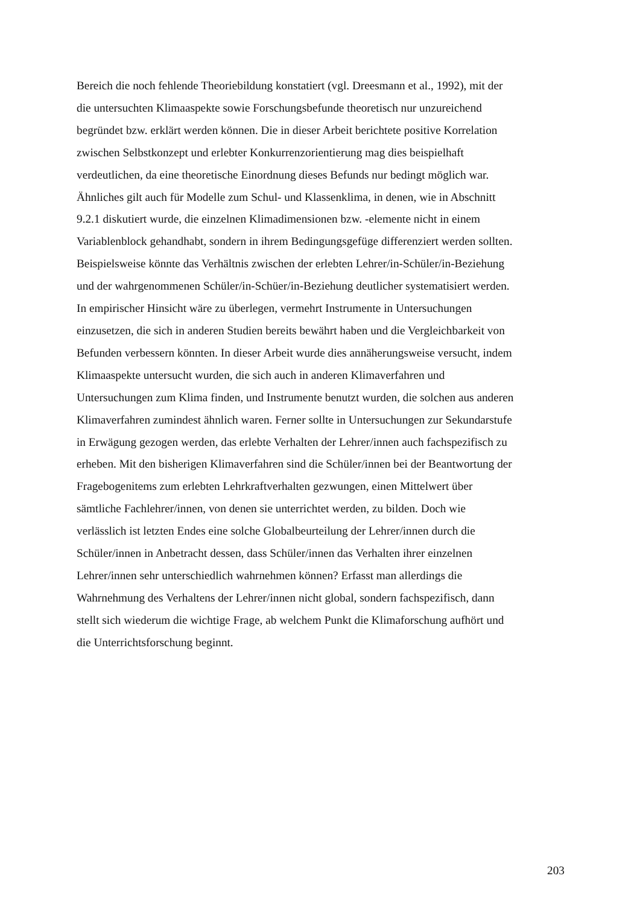Bereich die noch fehlende Theoriebildung konstatiert (vgl. Dreesmann et al., 1992), mit der
die untersuchten Klimaaspekte sowie Forschungsbefunde theoretisch nur unzureichend
begründet bzw. erklärt werden können. Die in dieser Arbeit berichtete positive Korrelation
zwischen Selbstkonzept und erlebter Konkurrenzorientierung mag dies beispielhaft
verdeutlichen, da eine theoretische Einordnung dieses Befunds nur bedingt möglich war.
Ähnliches gilt auch für Modelle zum Schul- und Klassenklima, in denen, wie in Abschnitt
9.2.1 diskutiert wurde, die einzelnen Klimadimensionen bzw. -elemente nicht in einem
Variablenblock gehandhabt, sondern in ihrem Bedingungsgefüge differenziert werden sollten.
Beispielsweise könnte das Verhältnis zwischen der erlebten Lehrer/in-Schüler/in-Beziehung
und der wahrgenommenen Schüler/in-Schüer/in-Beziehung deutlicher systematisiert werden.
In empirischer Hinsicht wäre zu überlegen, vermehrt Instrumente in Untersuchungen
einzusetzen, die sich in anderen Studien bereits bewährt haben und die Vergleichbarkeit von
Befunden verbessern könnten. In dieser Arbeit wurde dies annäherungsweise versucht, indem
Klimaaspekte untersucht wurden, die sich auch in anderen Klimaverfahren und
Untersuchungen zum Klima finden, und Instrumente benutzt wurden, die solchen aus anderen
Klimaverfahren zumindest ähnlich waren. Ferner sollte in Untersuchungen zur Sekundarstufe
in Erwägung gezogen werden, das erlebte Verhalten der Lehrer/innen auch fachspezifisch zu
erheben. Mit den bisherigen Klimaverfahren sind die Schüler/innen bei der Beantwortung der
Fragebogenitems zum erlebten Lehrkraftverhalten gezwungen, einen Mittelwert über
sämtliche Fachlehrer/innen, von denen sie unterrichtet werden, zu bilden. Doch wie
verlässlich ist letzten Endes eine solche Globalbeurteilung der Lehrer/innen durch die
Schüler/innen in Anbetracht dessen, dass Schüler/innen das Verhalten ihrer einzelnen
Lehrer/innen sehr unterschiedlich wahrnehmen können? Erfasst man allerdings die
Wahrnehmung des Verhaltens der Lehrer/innen nicht global, sondern fachspezifisch, dann
stellt sich wiederum die wichtige Frage, ab welchem Punkt die Klimaforschung aufhört und
die Unterrichtsforschung beginnt.
203